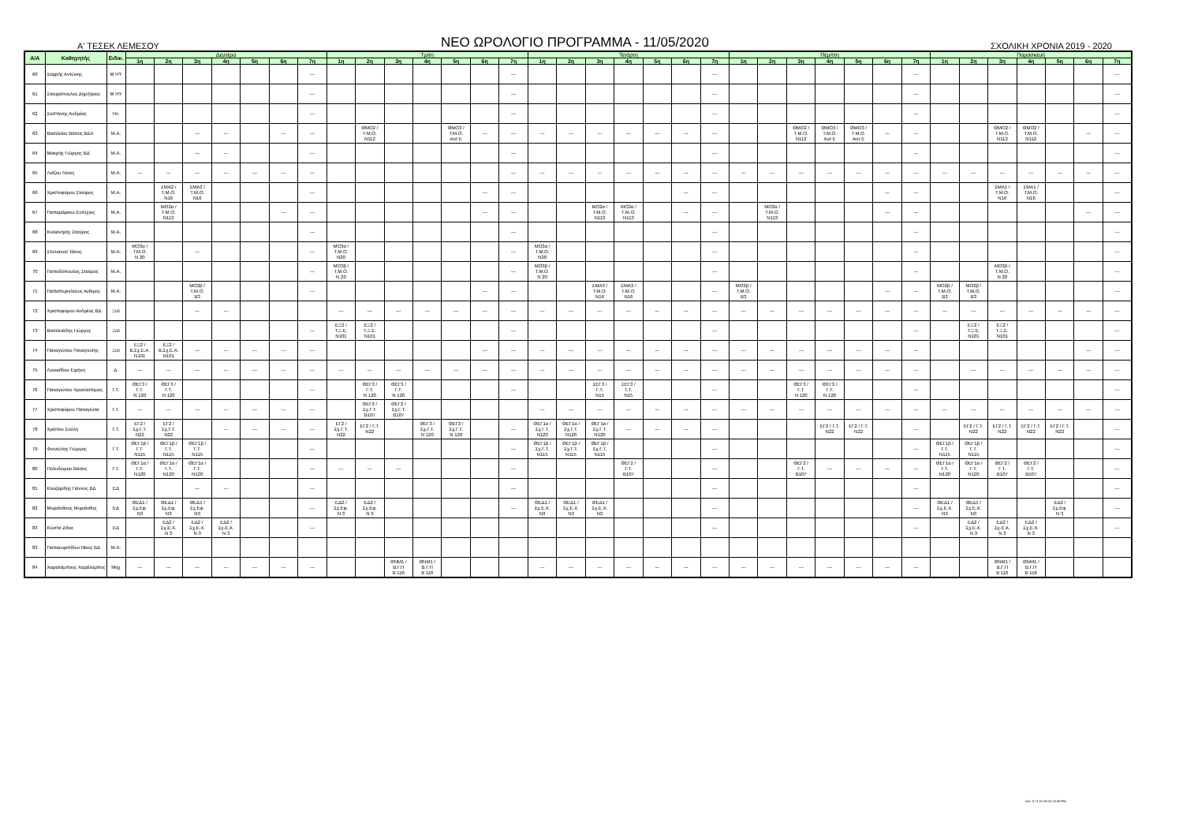Α' ΤΕΣΕΚ ΛΕΜΕΣΟΥ
ΝΕΟ ΩΡΟΛΟΓΙΟ ΠΡΟΓΡΑΜΜΑ - 11/05/2020
ΣΧΟΛΙΚΗ ΧΡΟΝΙΑ 2019 - 2020
| Α/Α | Καθηγητής | Ειδικ. | Δευτέρα | | | | | | | Τρίτη | | | | | | | Τετάρτη | | | | | | | Πέμπτη | | | | | | | Παρασκευή | | | | | | |
| --- | --- | --- | --- | --- | --- | --- | --- | --- | --- | --- | --- | --- | --- | --- | --- | --- | --- | --- | --- | --- | --- | --- | --- | --- | --- | --- | --- | --- | --- | --- | --- | --- | --- | --- | --- | --- | --- |
| | | | 1η | 2η | 3η | 4η | 5η | 6η | 7η | 1η | 2η | 3η | 4η | 5η | 6η | 7η | 1η | 2η | 3η | 4η | 5η | 6η | 7η | 1η | 2η | 3η | 4η | 5η | 6η | 7η | 1η | 2η | 3η | 4η | 5η | 6η | 7η |
| 60 | Σαρρής Αντώνης | Μ ΗΥ | | | | | | | --- | | | | | | | --- | | | | | | | --- | | | | | | | --- | | | | | | | --- |
| 61 | Σταυρόπουλος Δημήτριος | Μ ΗΥ | | | | | | | --- | | | | | | | --- | | | | | | | --- | | | | | | | --- | | | | | | | --- |
| 62 | Σιεϊττάνης Ανδρέας | Ηλ. | | | | | | | --- | | | | | | | --- | | | | | | | --- | | | | | | | --- | | | | | | | --- |
| 63 | Βασιλείου Βάσος ΒΔΑ | Μ.Α. | | | --- | --- | | --- | --- | | ΘΜΟ2 / Τ.Μ.Ο. Ν112 | | | ΘΜΟ3 / Τ.Μ.Ο. Αυτ Ε | --- | --- | --- | --- | --- | --- | --- | --- | --- | | | ΘΜΟ2 / Τ.Μ.Ο. Ν112 | ΘΜΟ3 / Τ.Μ.Ο. Αυτ Ε | ΘΜΟ3 / Τ.Μ.Ο. Αυτ Ε | --- | --- | | | ΘΜΟ2 / Τ.Μ.Ο. Ν112 | ΘΜΟ2 / Τ.Μ.Ο. Ν112 | | --- | --- |
| 64 | Μακρής Γιώργος ΒΔ | Μ.Α. | | | --- | --- | | | --- | | | | | | | --- | | | | | | | --- | | | | | | | --- | | | | | | | --- |
| 65 | Λοΐζου Λένος | Μ.Α. | --- | --- | --- | --- | --- | --- | --- | | | | | | | --- | --- | --- | --- | --- | --- | --- | --- | --- | --- | --- | --- | --- | --- | --- | --- | --- | --- | --- | --- | --- | --- |
| 66 | Χριστοφόρου Σταύρος | Μ.Α. | | ΣΜΑ2 / Τ.Μ.Ο. Ν16 | ΣΜΑ2 / Τ.Μ.Ο. Ν16 | | | | --- | | | | | | --- | --- | | | | | | --- | --- | | | | | | --- | --- | | | ΣΜΑ1 / Τ.Μ.Ο. Ν16 | ΣΜΑ1 / Τ.Μ.Ο. Ν16 | | | --- |
| 67 | Παπαμάρκου Ευτύχιος | Μ.Α. | | ΜΟ2α / Τ.Μ.Ο. Ν113 | | | | --- | --- | | | | | | --- | --- | | | ΜΟ2α / Τ.Μ.Ο. Ν113 | ΜΟ2α / Τ.Μ.Ο. Ν113 | | --- | --- | | ΜΟ2α / Τ.Μ.Ο. Ν113 | | | | --- | --- | | | | | | --- | --- |
| 68 | Κολιαντρής Σταύρος | Μ.Α. | | | | | | | --- | | | | | | | --- | | | | | | | --- | | | | | | | --- | | | | | | | --- |
| 69 | Στυλιανού Τάσος | Μ.Α. | ΜΟ3α / Τ.Μ.Ο. Ν 20 | | --- | | | | --- | ΜΟ3α / Τ.Μ.Ο. Ν20 | | | | | | --- | ΜΟ3α / Τ.Μ.Ο. Ν20 | | | | | | --- | | | | | | | --- | | | | | | | --- |
| 70 | Παπαδόπουλος Σταύρος | Μ.Α. | | | | | | | --- | ΜΟ3β / Τ.Μ.Ο. Ν 20 | | | | | | --- | ΜΟ3β / Τ.Μ.Ο. Ν 20 | | | | | | --- | | | | | | | --- | | | ΜΟ3β / Τ.Μ.Ο. Ν 20 | | | | --- |
| 71 | Παπαπερικλέους Ανθιμος | Μ.Α. | | | ΜΟ2β / Τ.Μ.Ο. Β3 | | | | --- | | | | | | --- | --- | | | ΣΜΑ3 / Τ.Μ.Ο. Ν16 | ΣΜΑ3 / Τ.Μ.Ο. Ν16 | | | --- | ΜΟ2β / Τ.Μ.Ο. Β3 | | | | | --- | --- | ΜΟ2β / Τ.Μ.Ο. Β3 | ΜΟ2β / Τ.Μ.Ο. Β3 | | | | | --- |
| 72 | Χριστοφόρου Ανδρέας ΒΔ | Ξυλ | | | --- | --- | | | | --- | --- | --- | --- | --- | --- | --- | --- | --- | --- | --- | --- | --- | --- | --- | --- | --- | --- | --- | --- | --- | --- | --- | --- | --- | --- | --- | --- |
| 73 | Βασιλειάδης Γιώργος | Ξυλ | | | | | | | --- | ΕΞ2 / Τ.Ξ.Ε. Ν101 | ΕΞ2 / Τ.Ξ.Ε. Ν101 | | | | | --- | | | | | | | --- | | | | | | | --- | | ΕΞ2 / Τ.Ξ.Ε. Ν101 | ΕΞ2 / Τ.Ξ.Ε. Ν101 | | | | --- |
| 74 | Παναγιώτου Παναγιώτης | Ξυλ | ΕΞ2 / Β.Σχ.Ε.Α. Ν101 | ΕΞ2 / Β.Σχ.Ε.Α. Ν101 | --- | --- | --- | --- | --- | | | | | | --- | --- | --- | --- | --- | --- | --- | --- | --- | --- | --- | --- | --- | --- | --- | --- | | | | | | --- | --- |
| 75 | Λουκαΐδου Ειρήνη | Δ. | --- | --- | --- | --- | --- | --- | --- | --- | --- | --- | --- | --- | --- | --- | --- | --- | --- | --- | --- | --- | --- | --- | --- | --- | --- | --- | --- | --- | | --- | --- | --- | --- | --- | --- |
| 76 | Παναγιώτου Χρυσόστομος | Γ.Τ. | ΘΕΓ3 / Γ.Τ. Ν 120 | ΘΕΓ3 / Γ.Τ. Ν 120 | | | | | --- | | ΘΕΓ3 / Γ.Τ. Ν 120 | ΘΕΓ3 / Γ.Τ. Ν 120 | | | | --- | | | ΣΕΓ3 / Γ.Τ. Ν15 | ΣΕΓ3 / Γ.Τ. Ν15 | | | --- | | | ΘΕΓ3 / Γ.Τ. Ν 120 | ΘΕΓ3 / Γ.Τ. Ν 120 | | | --- | | | | | | | --- |
| 77 | Χριστοφόρου Παναγιώτα | Γ.Τ. | --- | --- | --- | --- | --- | --- | --- | | ΘΕΓ2 / Σχ.Γ.Τ. Β107 | ΘΕΓ2 / Σχ.Γ.Τ. Β107 | | | | | --- | --- | --- | --- | --- | --- | --- | --- | --- | --- | --- | --- | --- | --- | --- | --- | --- | --- | --- | --- | --- |
| 78 | Χρίστου Σούλη | Γ.Τ. | ΕΓ2 / Σχ.Γ.Τ. Ν22 | ΕΓ2 / Σχ.Γ.Τ. Ν22 | | --- | --- | --- | --- | ΕΓ2 / Σχ.Γ.Τ. Ν22 | ΕΓ2 / Γ.Τ. Ν22 | | ΘΕΓ3 / Σχ.Γ.Τ. Ν 120 | ΘΕΓ3 / Σχ.Γ.Τ. Ν 120 | | --- | ΘΕΓ1α / Σχ.Γ.Τ. Ν120 | ΘΕΓ1α / Σχ.Γ.Τ. Ν120 | ΘΕΓ1α / Σχ.Γ.Τ. Ν120 | --- | --- | --- | --- | | | | ΕΓ2 / Γ.Τ. Ν22 | ΕΓ2 / Γ.Τ. Ν22 | | --- | | ΕΓ2 / Γ.Τ. Ν22 | ΕΓ2 / Γ.Τ. Ν22 | ΕΓ2 / Γ.Τ. Ν22 | ΕΓ2 / Γ.Τ. Ν22 | | --- |
| 79 | Φοινιώτης Γιώργος | Γ.Τ. | ΘΕΓ1β / Γ.Τ. Ν115 | ΘΕΓ1β / Γ.Τ. Ν115 | ΘΕΓ1β / Γ.Τ. Ν115 | | | | --- | | | | | | | --- | ΘΕΓ1β / Σχ.Γ.Τ. Ν115 | ΘΕΓ1β / Σχ.Γ.Τ. Ν115 | ΘΕΓ1β / Σχ.Γ.Τ. Ν115 | | | | --- | | | | | | | --- | ΘΕΓ1β / Γ.Τ. Ν115 | ΘΕΓ1β / Γ.Τ. Ν115 | | | | | --- |
| 80 | Πολυδώρου Βάσος | Γ.Τ. | ΘΕΓ1α / Γ.Τ. Ν120 | ΘΕΓ1α / Γ.Τ. Ν120 | ΘΕΓ1α / Γ.Τ. Ν120 | | | | --- | --- | --- | --- | | | | --- | | | | ΘΕΓ2 / Γ.Τ. Β107 | | | --- | | | ΘΕΓ2 / Γ.Τ. Β107 | --- | --- | --- | --- | ΘΕΓ1α / Γ.Τ. Ν120 | ΘΕΓ1α / Γ.Τ. Ν120 | ΘΕΓ2 / Γ.Τ. Β107 | ΘΕΓ2 / Γ.Τ. Β107 | | | --- |
| 81 | Κουζαρίδης Γιάννος ΒΔ | ΕΔ | | | --- | --- | | | --- | | | | | | | --- | | | | | | | --- | | | | | | | --- | | | | | | | --- |
| 82 | Μυριάνθους Μυριάνθης | ΕΔ | ΘΕΔ1 / Σχ.Εφ. Ν3 | ΘΕΔ1 / Σχ.Εφ. Ν3 | ΘΕΔ1 / Σχ.Εφ. Ν3 | | | | --- | ΕΔ2 / Σχ.Εφ. Ν 3 | ΕΔ2 / Σχ.Εφ. Ν 3 | | | | | --- | ΘΕΔ1 / Σχ.Ε.Χ. Ν3 | ΘΕΔ1 / Σχ.Ε.Χ. Ν3 | ΘΕΔ1 / Σχ.Ε.Χ. Ν3 | | | | --- | | | | | | | --- | ΘΕΔ1 / Σχ.Ε.Χ. Ν3 | ΘΕΔ1 / Σχ.Ε.Χ. Ν3 | | | ΕΔ2 / Σχ.Εφ. Ν 3 | | --- |
| 83 | Κώστα Ζάνα | ΕΔ | | ΕΔ2 / Σχ.Ε.Χ. Ν 3 | ΕΔ2 / Σχ.Ε.Χ. Ν 3 | ΕΔ2 / Σχ.Ε.Χ. Ν 3 | | | --- | | | | | | | | | | | | | | --- | | | | | | | --- | | ΕΔ2 / Σχ.Ε.Χ. Ν 3 | ΕΔ2 / Σχ.Ε.Χ. Ν 3 | ΕΔ2 / Σχ.Ε.Χ. Ν 3 | | | --- |
| 83 | Παπαευριπίδου Νίκος ΒΔ | Μ.Α. | | | | | | | | | | | | | | | | | | | | | | | | | | | | | | | | | | | |
| 84 | Χαραλάμπους Χαράλαμπος | Μηχ | --- | --- | --- | --- | --- | --- | --- | | | ΘΝΜ1 / Β.Γ.Π Β 116 | ΘΝΜ1 / Β.Γ.Π Β 116 | | | | --- | --- | --- | --- | --- | --- | --- | --- | --- | --- | --- | --- | --- | --- | | | ΘΝΜ1 / Β.Γ.Π Β 116 | ΘΝΜ1 / Β.Γ.Π Β 116 | | | |
Σελ. 3 / 3 10-05-20 10:39 PM